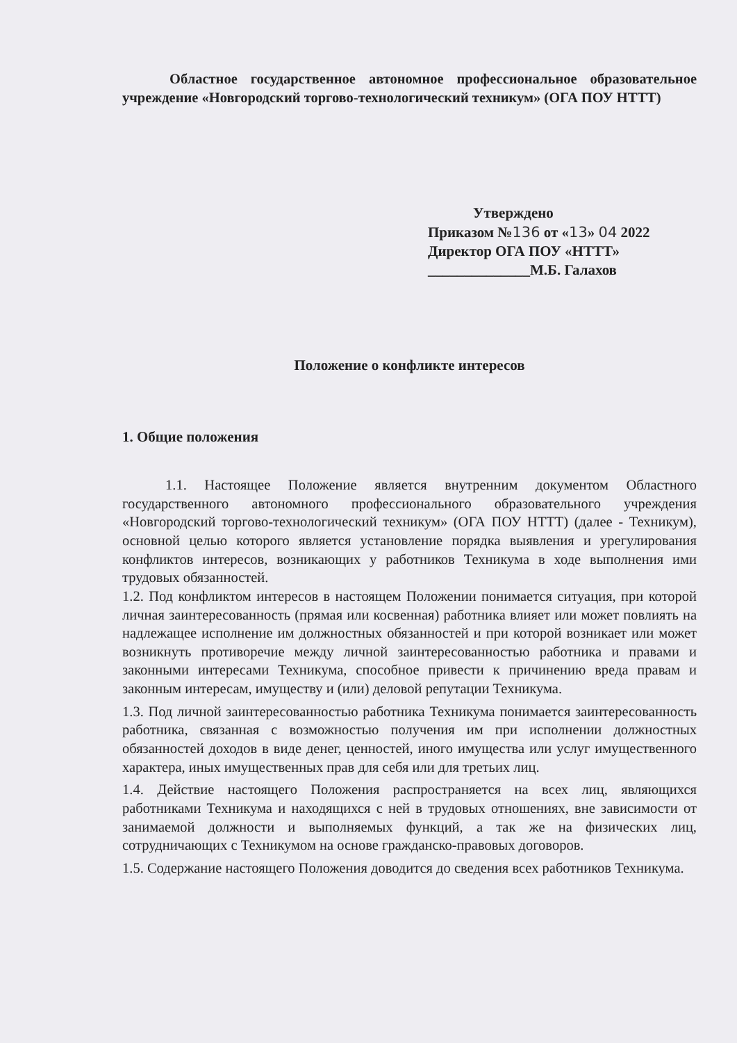Областное государственное автономное профессиональное образовательное учреждение «Новгородский торгово-технологический техникум» (ОГА ПОУ НТТТ)
Утверждено
Приказом №136 от «13» 04 2022
Директор ОГА ПОУ «НТТТ»
______________М.Б. Галахов
Положение о конфликте интересов
1. Общие положения
1.1. Настоящее Положение является внутренним документом Областного государственного автономного профессионального образовательного учреждения «Новгородский торгово-технологический техникум» (ОГА ПОУ НТТТ) (далее - Техникум), основной целью которого является установление порядка выявления и урегулирования конфликтов интересов, возникающих у работников Техникума в ходе выполнения ими трудовых обязанностей.
1.2. Под конфликтом интересов в настоящем Положении понимается ситуация, при которой личная заинтересованность (прямая или косвенная) работника влияет или может повлиять на надлежащее исполнение им должностных обязанностей и при которой возникает или может возникнуть противоречие между личной заинтересованностью работника и правами и законными интересами Техникума, способное привести к причинению вреда правам и законным интересам, имуществу и (или) деловой репутации Техникума.
1.3. Под личной заинтересованностью работника Техникума понимается заинтересованность работника, связанная с возможностью получения им при исполнении должностных обязанностей доходов в виде денег, ценностей, иного имущества или услуг имущественного характера, иных имущественных прав для себя или для третьих лиц.
1.4. Действие настоящего Положения распространяется на всех лиц, являющихся работниками Техникума и находящихся с ней в трудовых отношениях, вне зависимости от занимаемой должности и выполняемых функций, а так же на физических лиц, сотрудничающих с Техникумом на основе гражданско-правовых договоров.
1.5. Содержание настоящего Положения доводится до сведения всех работников Техникума.